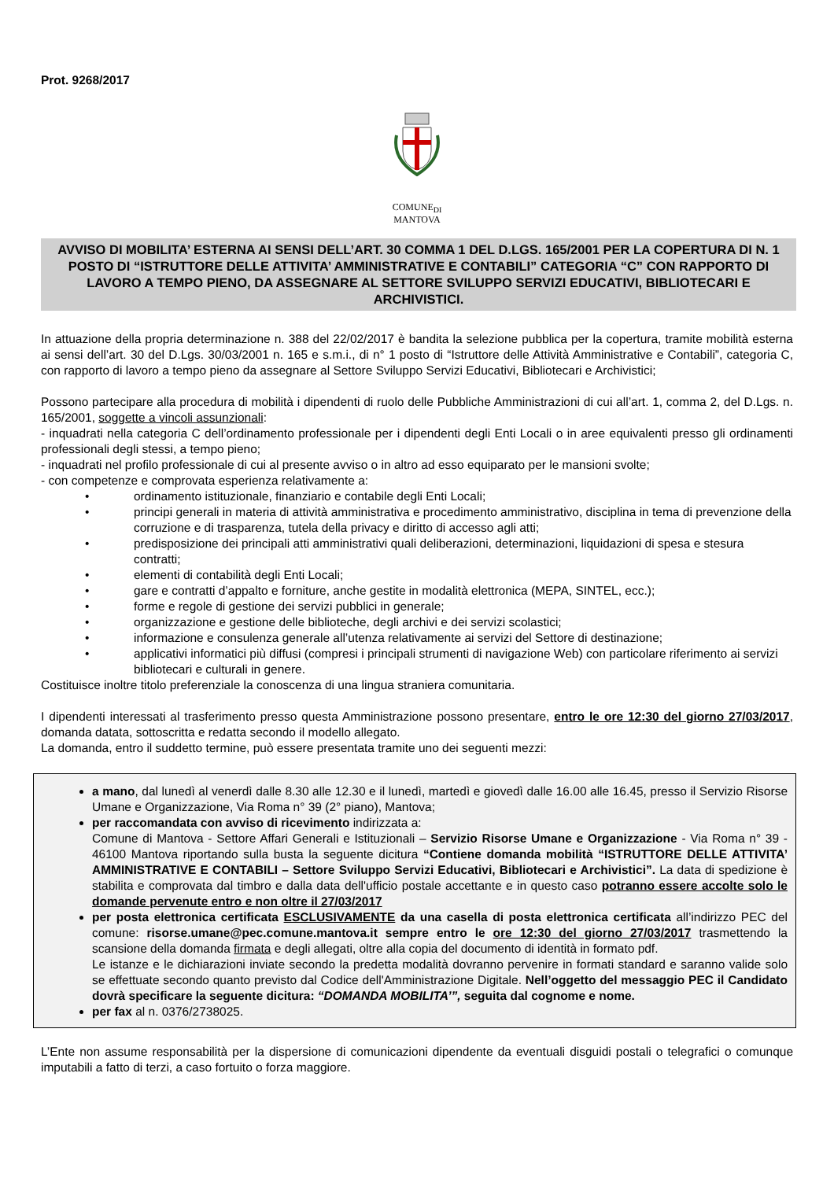Prot. 9268/2017
COMUNE<sub>DI</sub>
MANTOVA
AVVISO DI MOBILITA’ ESTERNA AI SENSI DELL’ART. 30 COMMA 1 DEL D.LGS. 165/2001 PER LA COPERTURA DI N. 1 POSTO DI “ISTRUTTORE DELLE ATTIVITA’ AMMINISTRATIVE E CONTABILI” CATEGORIA “C” CON RAPPORTO DI LAVORO A TEMPO PIENO, DA ASSEGNARE AL SETTORE SVILUPPO SERVIZI EDUCATIVI, BIBLIOTECARI E ARCHIVISTICI.
In attuazione della propria determinazione n. 388 del 22/02/2017 è bandita la selezione pubblica per la copertura, tramite mobilità esterna ai sensi dell’art. 30 del D.Lgs. 30/03/2001 n. 165 e s.m.i., di n° 1 posto di “Istruttore delle Attività Amministrative e Contabili”, categoria C, con rapporto di lavoro a tempo pieno da assegnare al Settore Sviluppo Servizi Educativi, Bibliotecari e Archivistici;
Possono partecipare alla procedura di mobilità i dipendenti di ruolo delle Pubbliche Amministrazioni di cui all’art. 1, comma 2, del D.Lgs. n. 165/2001, soggette a vincoli assunzionali:
- inquadrati nella categoria C dell’ordinamento professionale per i dipendenti degli Enti Locali o in aree equivalenti presso gli ordinamenti professionali degli stessi, a tempo pieno;
- inquadrati nel profilo professionale di cui al presente avviso o in altro ad esso equiparato per le mansioni svolte;
- con competenze e comprovata esperienza relativamente a:
• ordinamento istituzionale, finanziario e contabile degli Enti Locali;
• principi generali in materia di attività amministrativa e procedimento amministrativo, disciplina in tema di prevenzione della corruzione e di trasparenza, tutela della privacy e diritto di accesso agli atti;
• predisposizione dei principali atti amministrativi quali deliberazioni, determinazioni, liquidazioni di spesa e stesura contratti;
• elementi di contabilità degli Enti Locali;
• gare e contratti d’appalto e forniture, anche gestite in modalità elettronica (MEPA, SINTEL, ecc.);
• forme e regole di gestione dei servizi pubblici in generale;
• organizzazione e gestione delle biblioteche, degli archivi e dei servizi scolastici;
• informazione e consulenza generale all’utenza relativamente ai servizi del Settore di destinazione;
• applicativi informatici più diffusi (compresi i principali strumenti di navigazione Web) con particolare riferimento ai servizi bibliotecari e culturali in genere.
Costituisce inoltre titolo preferenziale la conoscenza di una lingua straniera comunitaria.
I dipendenti interessati al trasferimento presso questa Amministrazione possono presentare, entro le ore 12:30 del giorno 27/03/2017, domanda datata, sottoscritta e redatta secondo il modello allegato.
La domanda, entro il suddetto termine, può essere presentata tramite uno dei seguenti mezzi:
a mano, dal lunedì al venerdì dalle 8.30 alle 12.30 e il lunedì, martedì e giovedì dalle 16.00 alle 16.45, presso il Servizio Risorse Umane e Organizzazione, Via Roma n° 39 (2° piano), Mantova;
per raccomandata con avviso di ricevimento indirizzata a:
Comune di Mantova - Settore Affari Generali e Istituzionali – Servizio Risorse Umane e Organizzazione - Via Roma n° 39 - 46100 Mantova riportando sulla busta la seguente dicitura “Contiene domanda mobilità “ISTRUTTORE DELLE ATTIVITA’ AMMINISTRATIVE E CONTABILI – Settore Sviluppo Servizi Educativi, Bibliotecari e Archivistici”. La data di spedizione è stabilita e comprovata dal timbro e dalla data dell'ufficio postale accettante e in questo caso potranno essere accolte solo le domande pervenute entro e non oltre il 27/03/2017
per posta elettronica certificata ESCLUSIVAMENTE da una casella di posta elettronica certificata all’indirizzo PEC del comune: risorse.umane@pec.comune.mantova.it sempre entro le ore 12:30 del giorno 27/03/2017 trasmettendo la scansione della domanda firmata e degli allegati, oltre alla copia del documento di identità in formato pdf.
Le istanze e le dichiarazioni inviate secondo la predetta modalità dovranno pervenire in formati standard e saranno valide solo se effettuate secondo quanto previsto dal Codice dell'Amministrazione Digitale. Nell’oggetto del messaggio PEC il Candidato dovrà specificare la seguente dicitura: “DOMANDA MOBILITA’”, seguita dal cognome e nome.
per fax al n. 0376/2738025.
L’Ente non assume responsabilità per la dispersione di comunicazioni dipendente da eventuali disguidi postali o telegrafici o comunque imputabili a fatto di terzi, a caso fortuito o forza maggiore.